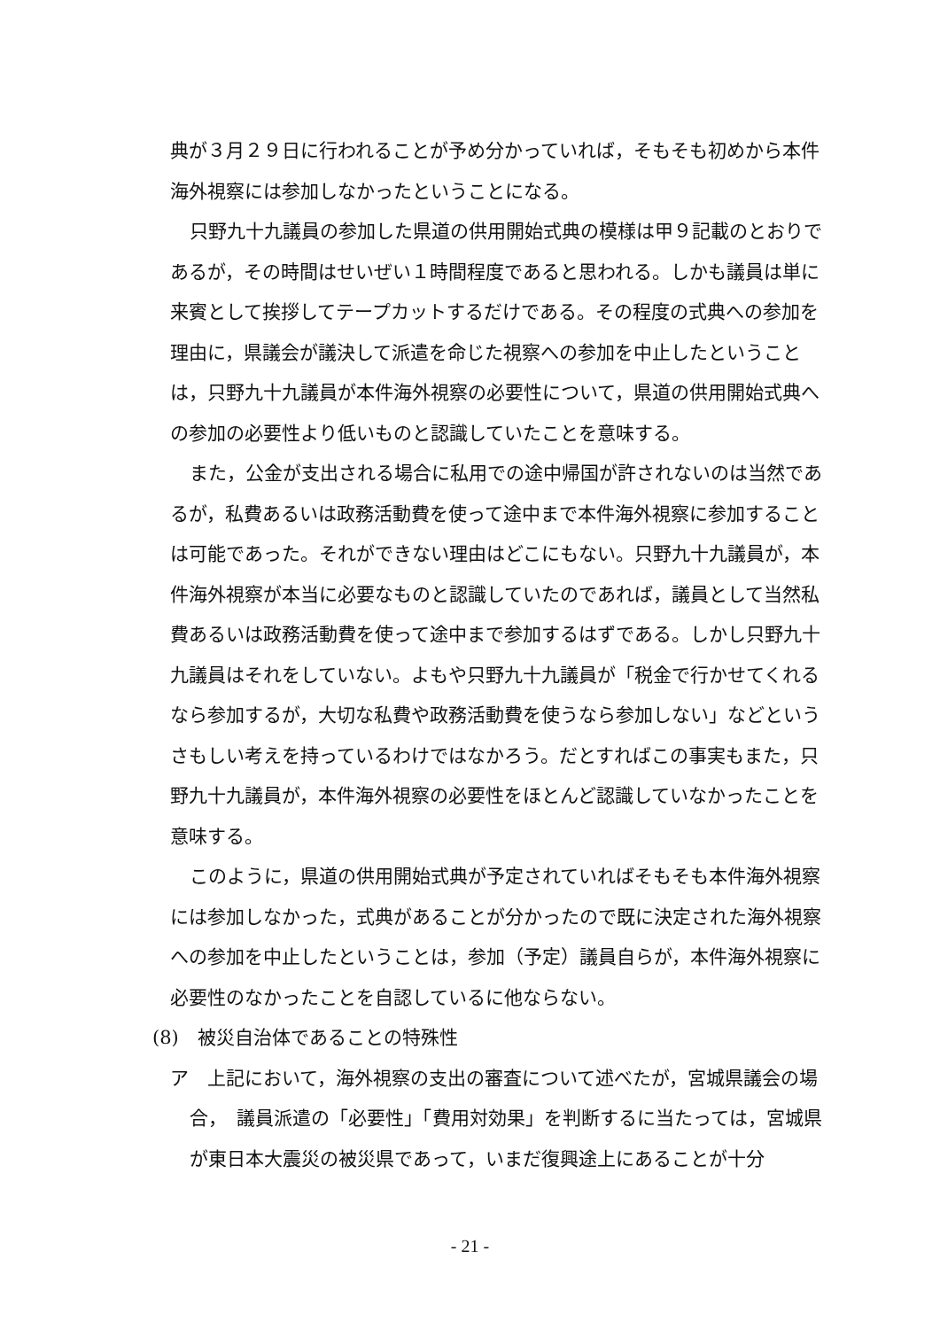典が３月２９日に行われることが予め分かっていれば，そもそも初めから本件海外視察には参加しなかったということになる。
只野九十九議員の参加した県道の供用開始式典の模様は甲９記載のとおりであるが，その時間はせいぜい１時間程度であると思われる。しかも議員は単に来賓として挨拶してテープカットするだけである。その程度の式典への参加を理由に，県議会が議決して派遣を命じた視察への参加を中止したということは，只野九十九議員が本件海外視察の必要性について，県道の供用開始式典への参加の必要性より低いものと認識していたことを意味する。
また，公金が支出される場合に私用での途中帰国が許されないのは当然であるが，私費あるいは政務活動費を使って途中まで本件海外視察に参加することは可能であった。それができない理由はどこにもない。只野九十九議員が，本件海外視察が本当に必要なものと認識していたのであれば，議員として当然私費あるいは政務活動費を使って途中まで参加するはずである。しかし只野九十九議員はそれをしていない。よもや只野九十九議員が「税金で行かせてくれるなら参加するが，大切な私費や政務活動費を使うなら参加しない」などというさもしい考えを持っているわけではなかろう。だとすればこの事実もまた，只野九十九議員が，本件海外視察の必要性をほとんど認識していなかったことを意味する。
このように，県道の供用開始式典が予定されていればそもそも本件海外視察には参加しなかった，式典があることが分かったので既に決定された海外視察への参加を中止したということは，参加（予定）議員自らが，本件海外視察に必要性のなかったことを自認しているに他ならない。
(8)　被災自治体であることの特殊性
ア　上記において，海外視察の支出の審査について述べたが，宮城県議会の場合，　議員派遣の「必要性」「費用対効果」を判断するに当たっては，宮城県が東日本大震災の被災県であって，いまだ復興途上にあることが十分
- 21 -